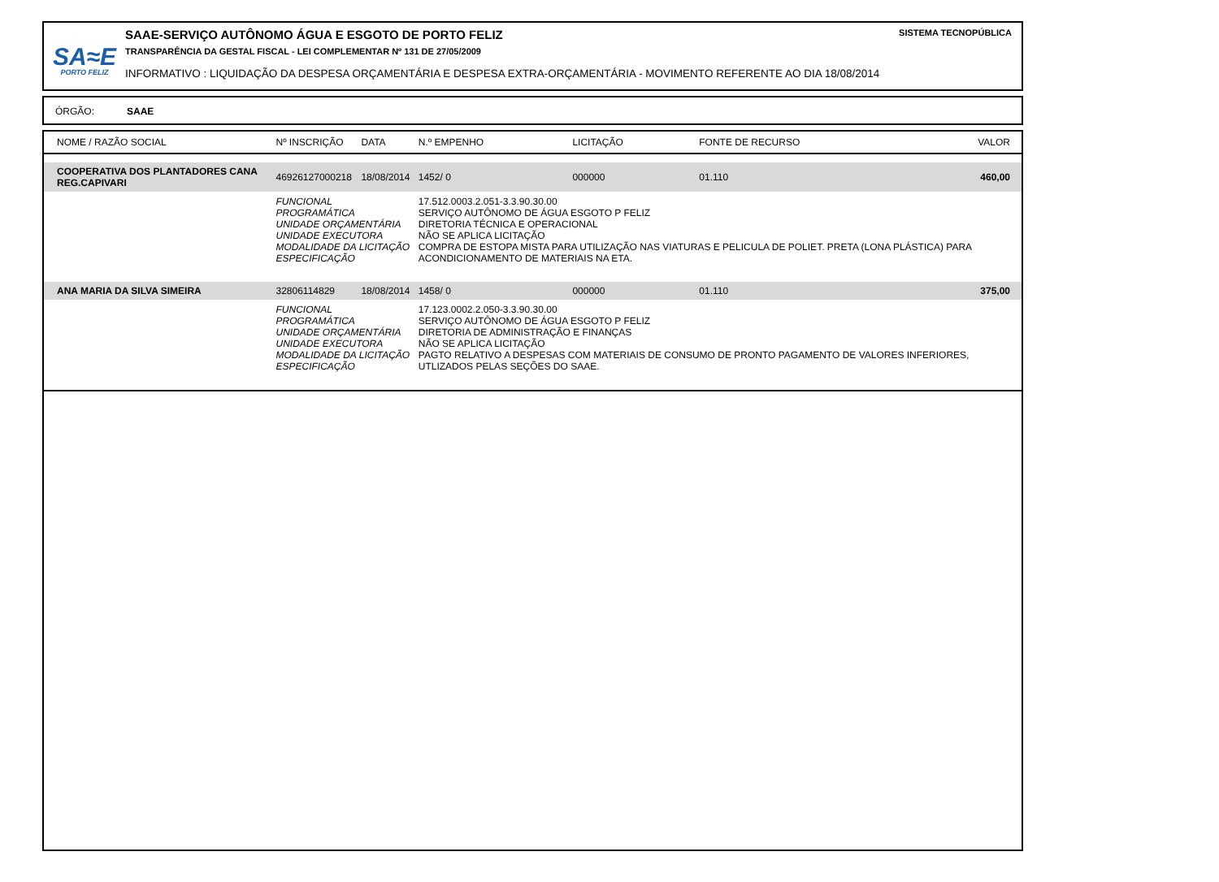SA≈E
PORTO FELIZ
SAAE-SERVIÇO AUTÔNOMO ÁGUA E ESGOTO DE PORTO FELIZ
TRANSPARÊNCIA DA GESTAL FISCAL - LEI COMPLEMENTAR Nº 131 DE 27/05/2009
INFORMATIVO : LIQUIDAÇÃO DA DESPESA ORÇAMENTÁRIA E DESPESA EXTRA-ORÇAMENTÁRIA - MOVIMENTO REFERENTE AO DIA 18/08/2014
SISTEMA TECNOPÚBLICA
ÓRGÃO: SAAE
| NOME / RAZÃO SOCIAL | Nº INSCRIÇÃO | DATA | N.º EMPENHO | LICITAÇÃO | FONTE DE RECURSO | VALOR |
| --- | --- | --- | --- | --- | --- | --- |
| COOPERATIVA DOS PLANTADORES CANA REG.CAPIVARI | 46926127000218 | 18/08/2014 | 1452/ 0 | 000000 | 01.110 | 460,00 |
| | FUNCIONAL PROGRAMÁTICA UNIDADE ORÇAMENTÁRIA UNIDADE EXECUTORA MODALIDADE DA LICITAÇÃO ESPECIFICAÇÃO | | 17.512.0003.2.051-3.3.90.30.00 SERVIÇO AUTÔNOMO DE ÁGUA ESGOTO P FELIZ DIRETORIA TÉCNICA E OPERACIONAL NÃO SE APLICA LICITAÇÃO COMPRA DE ESTOPA MISTA PARA UTILIZAÇÃO NAS VIATURAS E PELICULA DE POLIET. PRETA (LONA PLÁSTICA) PARA ACONDICIONAMENTO DE MATERIAIS NA ETA. | | | |
| ANA MARIA DA SILVA SIMEIRA | 32806114829 | 18/08/2014 | 1458/ 0 | 000000 | 01.110 | 375,00 |
| | FUNCIONAL PROGRAMÁTICA UNIDADE ORÇAMENTÁRIA UNIDADE EXECUTORA MODALIDADE DA LICITAÇÃO ESPECIFICAÇÃO | | 17.123.0002.2.050-3.3.90.30.00 SERVIÇO AUTÔNOMO DE ÁGUA ESGOTO P FELIZ DIRETORIA DE ADMINISTRAÇÃO E FINANÇAS NÃO SE APLICA LICITAÇÃO PAGTO RELATIVO A DESPESAS COM MATERIAIS DE CONSUMO DE PRONTO PAGAMENTO DE VALORES INFERIORES, UTLIZADOS PELAS SEÇÕES DO SAAE. | | | |